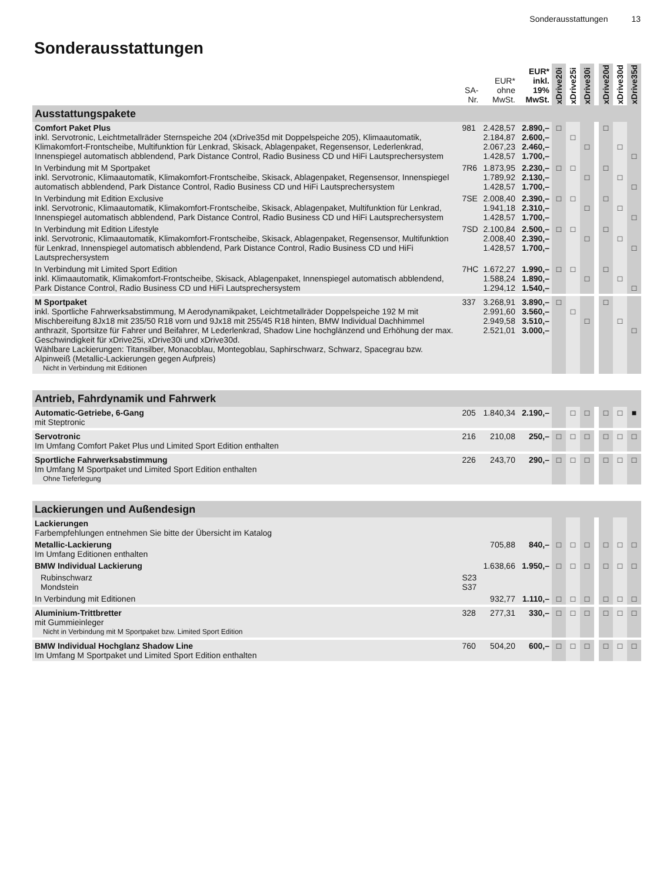Sonderausstattungen 13
Sonderausstattungen
| | SA- Nr. | EUR* ohne MwSt. | EUR* inkl. 19% MwSt. | xDrive20i | xDrive25i | xDrive30i | | xDrive20d | xDrive30d | xDrive35d |
| --- | --- | --- | --- | --- | --- | --- | --- | --- | --- | --- |
| Ausstattungspakete | | | | | | | | | | |
| Comfort Paket Plus inkl. Servotronic, Leichtmetallräder Sternspeiche 204 (xDrive35d mit Doppelspeiche 205), Klimaautomatik, Klimakomfort-Frontscheibe, Multifunktion für Lenkrad, Skisack, Ablagenpaket, Regensensor, Lederlenkrad, Innenspiegel automatisch abblendend, Park Distance Control, Radio Business CD und HiFi Lautsprechersystem | 981 | 2.428,57 2.184,87 2.067,23 1.428,57 | 2.890,– 2.600,– 2.460,– 1.700,– | □ | □ | □ | | □ | □ | □ |
| In Verbindung mit M Sportpaket inkl. Servotronic, Klimaautomatik, Klimakomfort-Frontscheibe, Skisack, Ablagenpaket, Regensensor, Innenspiegel automatisch abblendend, Park Distance Control, Radio Business CD und HiFi Lautsprechersystem | 7R6 | 1.873,95 1.789,92 1.428,57 | 2.230,– 2.130,– 1.700,– | □ | □ | □ | | □ | □ | □ |
| In Verbindung mit Edition Exclusive inkl. Servotronic, Klimaautomatik, Klimakomfort-Frontscheibe, Skisack, Ablagenpaket, Multifunktion für Lenkrad, Innenspiegel automatisch abblendend, Park Distance Control, Radio Business CD und HiFi Lautsprechersystem | 7SE | 2.008,40 1.941,18 1.428,57 | 2.390,– 2.310,– 1.700,– | □ | □ | □ | | □ | □ | □ |
| In Verbindung mit Edition Lifestyle inkl. Servotronic, Klimaautomatik, Klimakomfort-Frontscheibe, Skisack, Ablagenpaket, Regensensor, Multifunktion für Lenkrad, Innenspiegel automatisch abblendend, Park Distance Control, Radio Business CD und HiFi Lautsprechersystem | 7SD | 2.100,84 2.008,40 1.428,57 | 2.500,– 2.390,– 1.700,– | □ | □ | □ | | □ | □ | □ |
| In Verbindung mit Limited Sport Edition inkl. Klimaautomatik, Klimakomfort-Frontscheibe, Skisack, Ablagenpaket, Innenspiegel automatisch abblendend, Park Distance Control, Radio Business CD und HiFi Lautsprechersystem | 7HC | 1.672,27 1.588,24 1.294,12 | 1.990,– 1.890,– 1.540,– | □ | □ | □ | | □ | □ | □ |
| M Sportpaket inkl. Sportliche Fahrwerksabstimmung, M Aerodynamikpaket, Leichtmetallräder Doppelspeiche 192 M mit Mischbereifung 8Jx18 mit 235/50 R18 vorn und 9Jx18 mit 255/45 R18 hinten, BMW Individual Dachhimmel anthrazit, Sportsitze für Fahrer und Beifahrer, M Lederlenkrad, Shadow Line hochglänzend und Erhöhung der max. Geschwindigkeit für xDrive25i, xDrive30i und xDrive30d. Wählbare Lackierungen: Titansilber, Monacoblau, Montegoblau, Saphirschwarz, Schwarz, Spacegrau bzw. Alpinweiß (Metallic-Lackierungen gegen Aufpreis) Nicht in Verbindung mit Editionen | 337 | 3.268,91 2.991,60 2.949,58 2.521,01 | 3.890,– 3.560,– 3.510,– 3.000,– | □ | □ | □ | | □ | □ | □ |
| Antrieb, Fahrdynamik und Fahrwerk | | | | | | | | | | |
| Automatic-Getriebe, 6-Gang mit Steptronic | 205 | 1.840,34 | 2.190,– | | □ | □ | | □ | □ | ■ |
| Servotronic Im Umfang Comfort Paket Plus und Limited Sport Edition enthalten | 216 | 210,08 | 250,– | □ | □ | □ | | □ | □ | □ |
| Sportliche Fahrwerksabstimmung Im Umfang M Sportpaket und Limited Sport Edition enthalten Ohne Tieferlegung | 226 | 243,70 | 290,– | □ | □ | □ | | □ | □ | □ |
| Lackierungen und Außendesign | | | | | | | | | | |
| Lackierungen Farbempfehlungen entnehmen Sie bitte der Übersicht im Katalog | | | | | | | | | | |
| Metallic-Lackierung Im Umfang Editionen enthalten | | 705,88 | 840,– | □ | □ | □ | | □ | □ | □ |
| BMW Individual Lackierung | | 1.638,66 | 1.950,– | □ | □ | □ | | □ | □ | □ |
| Rubinschwarz Mondstein | S23 S37 | | | | | | | | | |
| In Verbindung mit Editionen | | 932,77 | 1.110,– | □ | □ | □ | | □ | □ | □ |
| Aluminium-Trittbretter mit Gummieinleger Nicht in Verbindung mit M Sportpaket bzw. Limited Sport Edition | 328 | 277,31 | 330,– | □ | □ | □ | | □ | □ | □ |
| BMW Individual Hochglanz Shadow Line Im Umfang M Sportpaket und Limited Sport Edition enthalten | 760 | 504,20 | 600,– | □ | □ | □ | | □ | □ | □ |